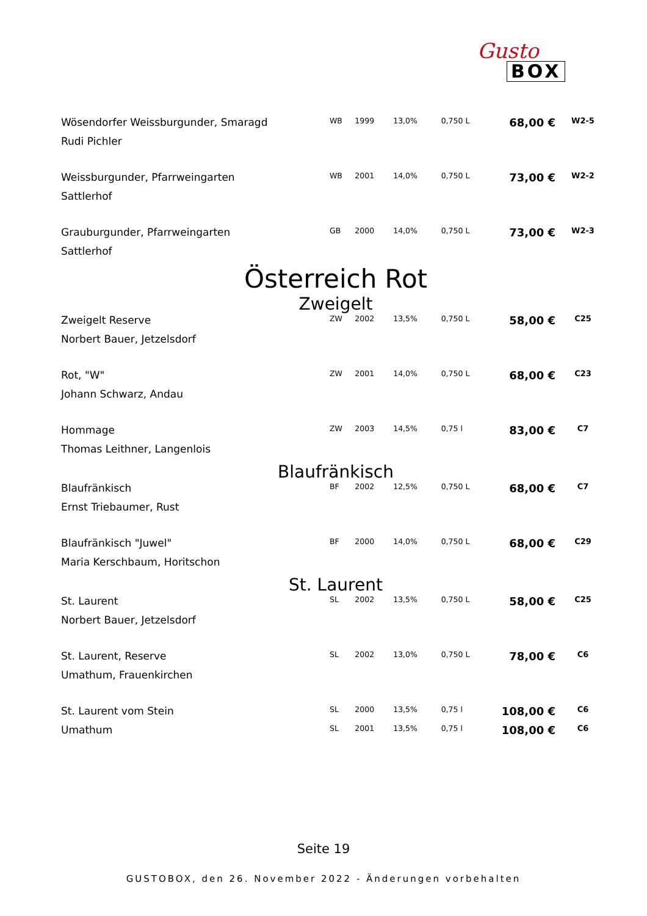Gusto
BOX
| Wösendorfer Weissburgunder, Smaragd | WB | 1999 | 13,0% | 0,750 L | 68,00 € | W2-5 |
| Rudi Pichler | | | | | | |
| Weissburgunder, Pfarrweingarten | WB | 2001 | 14,0% | 0,750 L | 73,00 € | W2-2 |
| Sattlerhof | | | | | | |
| Grauburgunder, Pfarrweingarten | GB | 2000 | 14,0% | 0,750 L | 73,00 € | W2-3 |
| Sattlerhof | | | | | | |
| Österreich Rot Zweigelt | | | | | | |
| Zweigelt Reserve | ZW | 2002 | 13,5% | 0,750 L | 58,00 € | C25 |
| Norbert Bauer, Jetzelsdorf | | | | | | |
| Rot, "W" | ZW | 2001 | 14,0% | 0,750 L | 68,00 € | C23 |
| Johann Schwarz, Andau | | | | | | |
| Hommage | ZW | 2003 | 14,5% | 0,75 l | 83,00 € | C7 |
| Thomas Leithner, Langenlois | | | | | | |
| Blaufränkisch | | | | | | |
| Blaufränkisch | BF | 2002 | 12,5% | 0,750 L | 68,00 € | C7 |
| Ernst Triebaumer, Rust | | | | | | |
| Blaufränkisch "Juwel" | BF | 2000 | 14,0% | 0,750 L | 68,00 € | C29 |
| Maria Kerschbaum, Horitschon | | | | | | |
| St. Laurent | | | | | | |
| St. Laurent | SL | 2002 | 13,5% | 0,750 L | 58,00 € | C25 |
| Norbert Bauer, Jetzelsdorf | | | | | | |
| St. Laurent, Reserve | SL | 2002 | 13,0% | 0,750 L | 78,00 € | C6 |
| Umathum, Frauenkirchen | | | | | | |
| St. Laurent vom Stein | SL | 2000 | 13,5% | 0,75 l | 108,00 € | C6 |
| Umathum | SL | 2001 | 13,5% | 0,75 l | 108,00 € | C6 |
Seite 19
GUSTOBOX, den 26. November 2022 - Änderungen vorbehalten